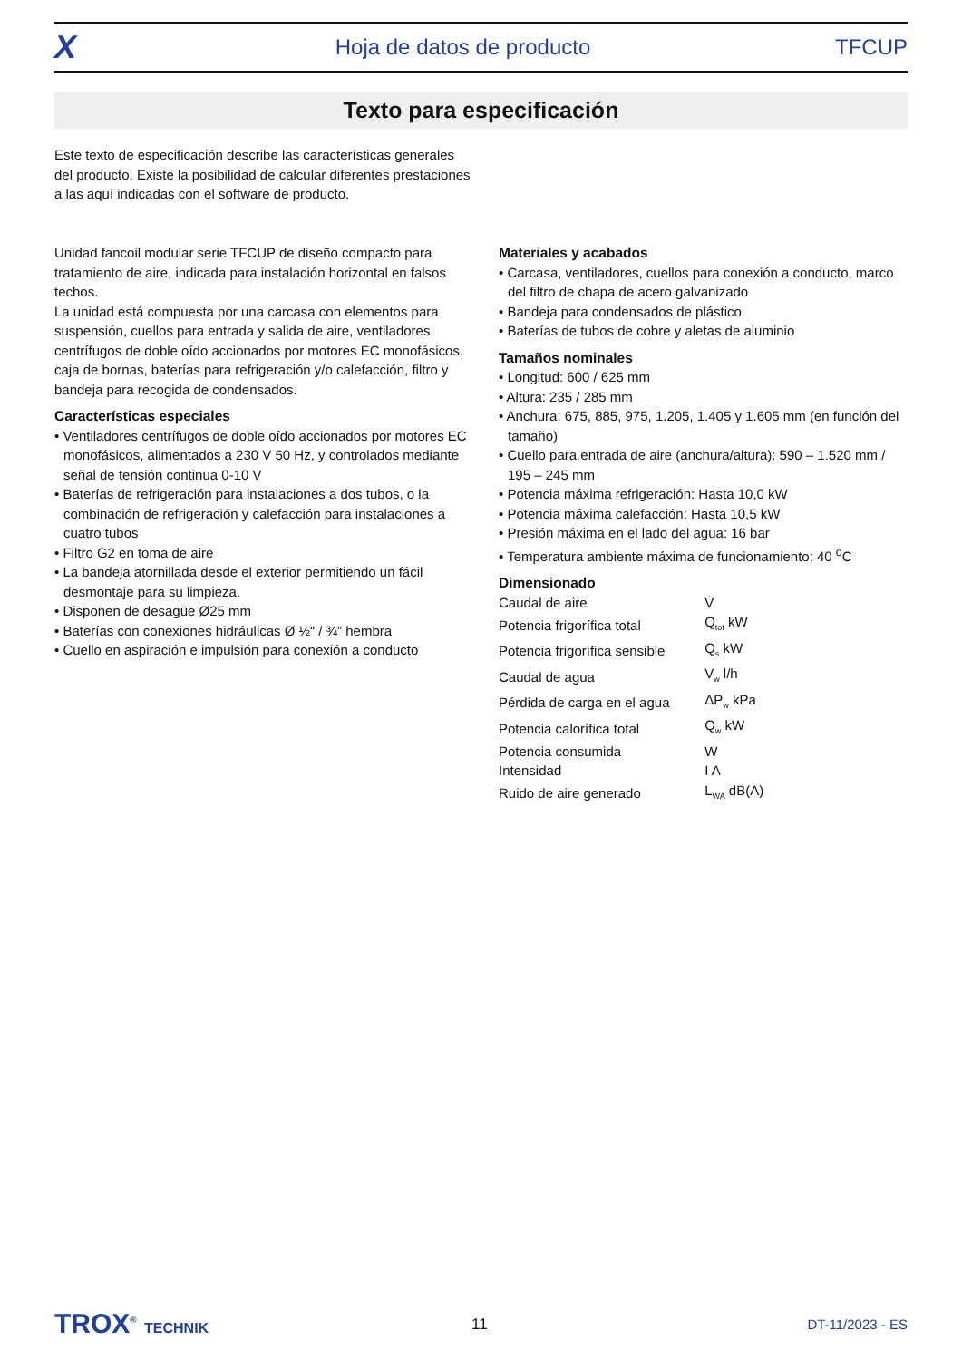X
Hoja de datos de producto TFCUP
Texto para especificación
Este texto de especificación describe las características generales del producto. Existe la posibilidad de calcular diferentes prestaciones a las aquí indicadas con el software de producto.
Unidad fancoil modular serie TFCUP de diseño compacto para tratamiento de aire, indicada para instalación horizontal en falsos techos.
La unidad está compuesta por una carcasa con elementos para suspensión, cuellos para entrada y salida de aire, ventiladores centrífugos de doble oído accionados por motores EC monofásicos, caja de bornas, baterías para refrigeración y/o calefacción, filtro y bandeja para recogida de condensados.
Características especiales
• Ventiladores centrífugos de doble oído accionados por motores EC monofásicos, alimentados a 230 V 50 Hz, y controlados mediante señal de tensión continua 0-10 V
• Baterías de refrigeración para instalaciones a dos tubos, o la combinación de refrigeración y calefacción para instalaciones a cuatro tubos
• Filtro G2 en toma de aire
• La bandeja atornillada desde el exterior permitiendo un fácil desmontaje para su limpieza.
• Disponen de desagüe Ø25 mm
• Baterías con conexiones hidráulicas Ø ½“ / ¾” hembra
• Cuello en aspiración e impulsión para conexión a conducto
Materiales y acabados
• Carcasa, ventiladores, cuellos para conexión a conducto, marco del filtro de chapa de acero galvanizado
• Bandeja para condensados de plástico
• Baterías de tubos de cobre y aletas de aluminio
Tamaños nominales
• Longitud: 600 / 625 mm
• Altura: 235 / 285 mm
• Anchura: 675, 885, 975, 1.205, 1.405 y 1.605 mm (en función del tamaño)
• Cuello para entrada de aire (anchura/altura): 590 – 1.520 mm / 195 – 245 mm
• Potencia máxima refrigeración: Hasta 10,0 kW
• Potencia máxima calefacción: Hasta 10,5 kW
• Presión máxima en el lado del agua: 16 bar
• Temperatura ambiente máxima de funcionamiento: 40 <sup>o</sup>C
Dimensionado
| Caudal de aire | V̇ |
| Potencia frigorífica total | Q<sub>tot</sub> kW |
| Potencia frigorífica sensible | Q<sub>s</sub> kW |
| Caudal de agua | V<sub>w</sub> l/h |
| Pérdida de carga en el agua | ΔP<sub>w</sub> kPa |
| Potencia calorífica total | Q<sub>w</sub> kW |
| Potencia consumida | W |
| Intensidad | I A |
| Ruido de aire generado | L<sub>WA</sub> dB(A) |
TROX<sup>®</sup> TECHNIK 11 DT-11/2023 - ES